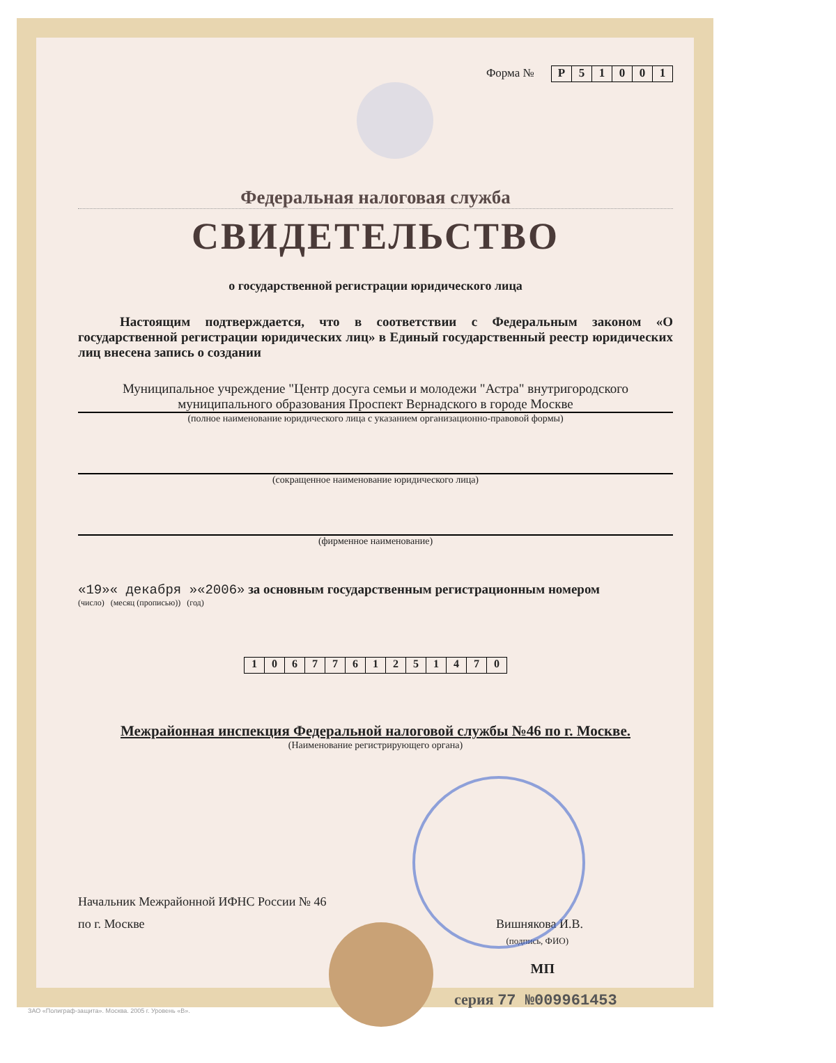Форма № Р 51001
Федеральная налоговая служба
СВИДЕТЕЛЬСТВО
о государственной регистрации юридического лица
Настоящим подтверждается, что в соответствии с Федеральным законом «О государственной регистрации юридических лиц» в Единый государственный реестр юридических лиц внесена запись о создании
Муниципальное учреждение "Центр досуга семьи и молодежи "Астра" внутригородского муниципального образования Проспект Вернадского в городе Москве
(полное наименование юридического лица с указанием организационно-правовой формы)
(сокращенное наименование юридического лица)
(фирменное наименование)
«19»« декабря »«2006» за основным государственным регистрационным номером
(число) (месяц (прописью)) (год)
1067761251470
Межрайонная инспекция Федеральной налоговой службы №46 по г. Москве.
(Наименование регистрирующего органа)
Начальник Межрайонной ИФНС России № 46
по г. Москве Вишнякова И.В.
(подпись, ФИО)
МП
серия 77 №009961453
ЗАО «Полиграф-защита». Москва. 2005 г. Уровень «В».